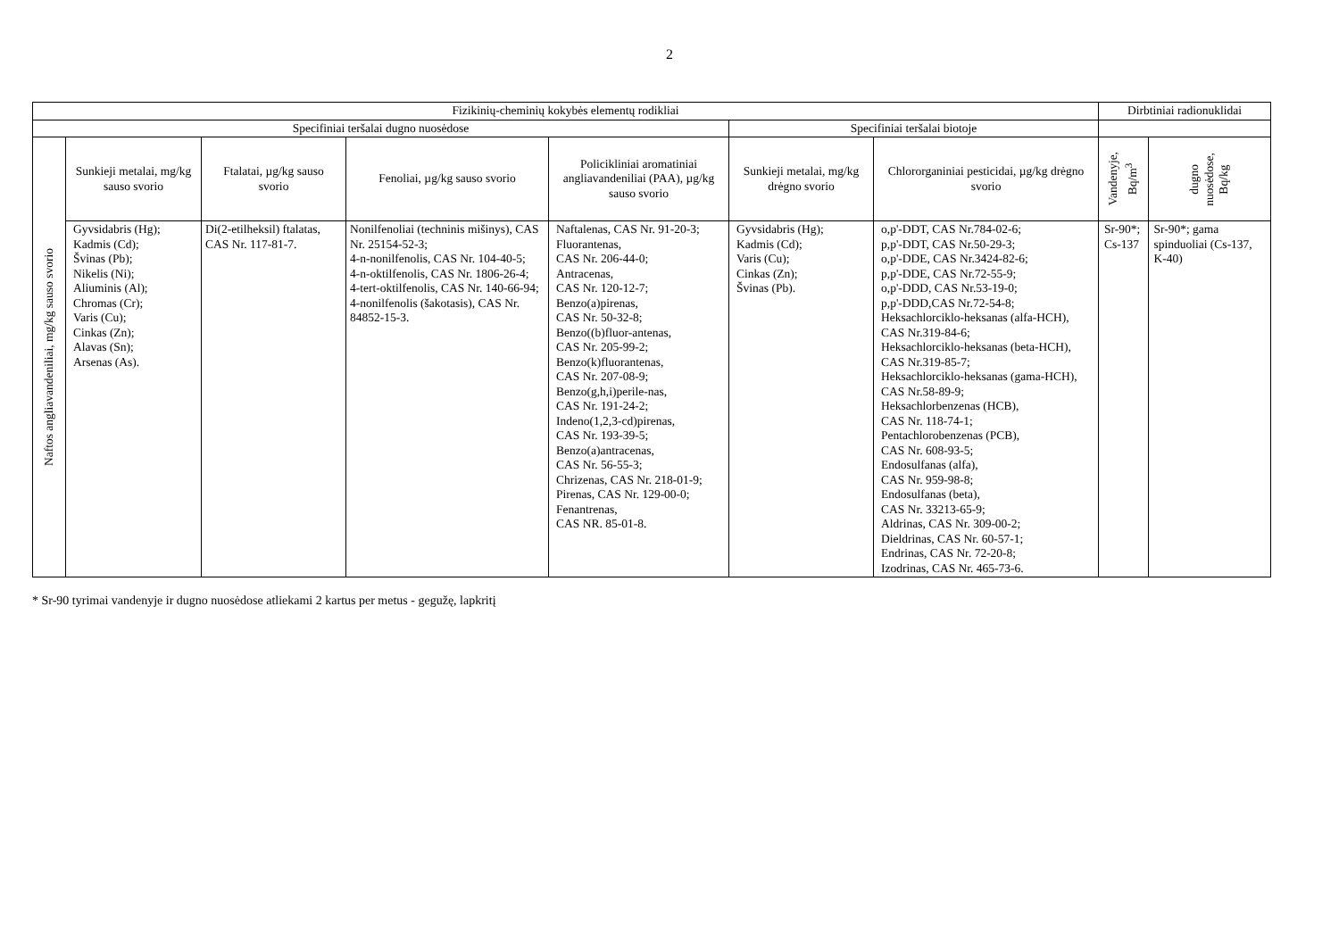2
| Fizikinių-cheminių kokybės elementų rodikliai | | | | | | | Dirbtiniai radionuklidai | |
| --- | --- | --- | --- | --- | --- | --- | --- | --- |
| Specifiniai teršalai dugno nuosėdose | | | | | Specifiniai teršalai biotoje | | | |
| Naftos angliavandeniliai, mg/kg sauso svorio | Sunkieji metalai, mg/kg sauso svorio | Ftalatai, µg/kg sauso svorio | Fenoliai, µg/kg sauso svorio | Policikliniai aromatiniai angliavandeniliai (PAA), µg/kg sauso svorio | Sunkieji metalai, mg/kg drėgno svorio | Chlororganiniai pesticidai, µg/kg drėgno svorio | Vandenyje, Bq/m<sup>3</sup> | dugno nuosėdose, Bq/kg |
| | Gyvsidabris (Hg); Kadmis (Cd); Švinas (Pb); Nikelis (Ni); Aliuminis (Al); Chromas (Cr); Varis (Cu); Cinkas (Zn); Alavas (Sn); Arsenas (As). | Di(2-etilheksil) ftalatas, CAS Nr. 117-81-7. | Nonilfenoliai (techninis mišinys), CAS Nr. 25154-52-3; 4-n-nonilfenolis, CAS Nr. 104-40-5; 4-n-oktilfenolis, CAS Nr. 1806-26-4; 4-tert-oktilfenolis, CAS Nr. 140-66-94; 4-nonilfenolis (šakotasis), CAS Nr. 84852-15-3. | Naftalenas, CAS Nr. 91-20-3; Fluorantenas, CAS Nr. 206-44-0; Antracenas, CAS Nr. 120-12-7; Benzo(a)pirenas, CAS Nr. 50-32-8; Benzo((b)fluor-antenas, CAS Nr. 205-99-2; Benzo(k)fluorantenas, CAS Nr. 207-08-9; Benzo(g,h,i)perile-nas, CAS Nr. 191-24-2; Indeno(1,2,3-cd)pirenas, CAS Nr. 193-39-5; Benzo(a)antracenas, CAS Nr. 56-55-3; Chrizenas, CAS Nr. 218-01-9; Pirenas, CAS Nr. 129-00-0; Fenantrenas, CAS NR. 85-01-8. | Gyvsidabris (Hg); Kadmis (Cd); Varis (Cu); Cinkas (Zn); Švinas (Pb). | o,p'-DDT, CAS Nr.784-02-6; p,p'-DDT, CAS Nr.50-29-3; o,p'-DDE, CAS Nr.3424-82-6; p,p'-DDE, CAS Nr.72-55-9; o,p'-DDD, CAS Nr.53-19-0; p,p'-DDD,CAS Nr.72-54-8; Heksachlorciklo-heksanas (alfa-HCH), CAS Nr.319-84-6; Heksachlorciklo-heksanas (beta-HCH), CAS Nr.319-85-7; Heksachlorciklo-heksanas (gama-HCH), CAS Nr.58-89-9; Heksachlorbenzenas (HCB), CAS Nr. 118-74-1; Pentachlorobenzenas (PCB), CAS Nr. 608-93-5; Endosulfanas (alfa), CAS Nr. 959-98-8; Endosulfanas (beta), CAS Nr. 33213-65-9; Aldrinas, CAS Nr. 309-00-2; Dieldrinas, CAS Nr. 60-57-1; Endrinas, CAS Nr. 72-20-8; Izodrinas, CAS Nr. 465-73-6. | Sr-90*; Cs-137 | Sr-90*; gama spinduoliai (Cs-137, K-40) |
* Sr-90 tyrimai vandenyje ir dugno nuosėdose atliekami 2 kartus per metus - gegužę, lapkritį